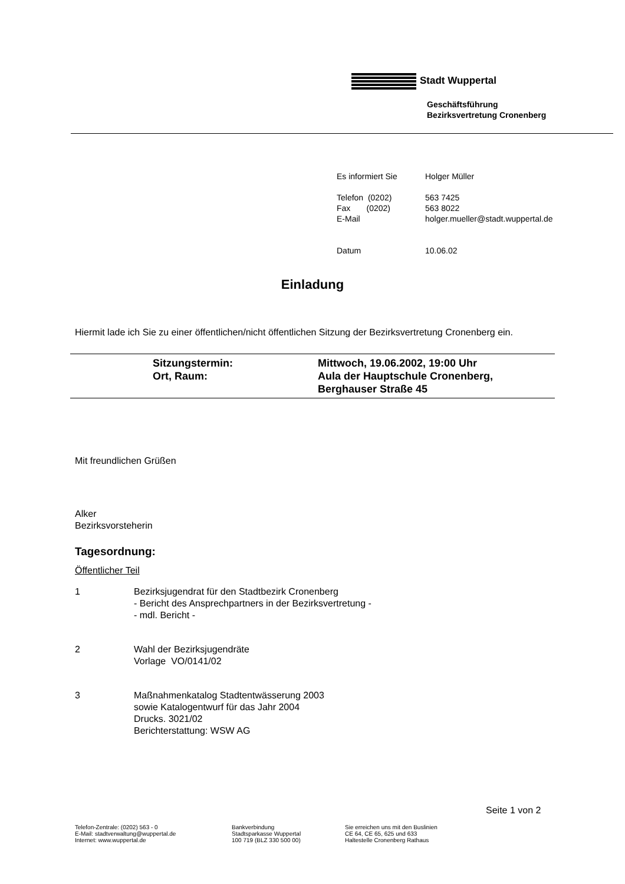Stadt Wuppertal
Geschäftsführung
Bezirksvertretung Cronenberg
| Es informiert Sie | Holger Müller |
| Telefon (0202) | 563 7425 |
| Fax (0202) | 563 8022 |
| E-Mail | holger.mueller@stadt.wuppertal.de |
| Datum | 10.06.02 |
Einladung
Hiermit lade ich Sie zu einer öffentlichen/nicht öffentlichen Sitzung der Bezirksvertretung Cronenberg ein.
| | Sitzungstermin: | Mittwoch, 19.06.2002, 19:00 Uhr |
| | Ort, Raum: | Aula der Hauptschule Cronenberg, Berghauser Straße 45 |
Mit freundlichen Grüßen
Alker
Bezirksvorsteherin
Tagesordnung:
Öffentlicher Teil
1 Bezirksjugendrat für den Stadtbezirk Cronenberg
- Bericht des Ansprechpartners in der Bezirksvertretung -
- mdl. Bericht -
2 Wahl der Bezirksjugendräte
Vorlage VO/0141/02
3 Maßnahmenkatalog Stadtentwässerung 2003
sowie Katalogentwurf für das Jahr 2004
Drucks. 3021/02
Berichterstattung: WSW AG
Seite 1 von 2
Telefon-Zentrale: (0202) 563 - 0
E-Mail: stadtverwaltung@wuppertal.de
Internet: www.wuppertal.de
Bankverbindung
Stadtsparkasse Wuppertal
100 719 (BLZ 330 500 00)
Sie erreichen uns mit den Buslinien
CE 64, CE 65, 625 und 633
Haltestelle Cronenberg Rathaus